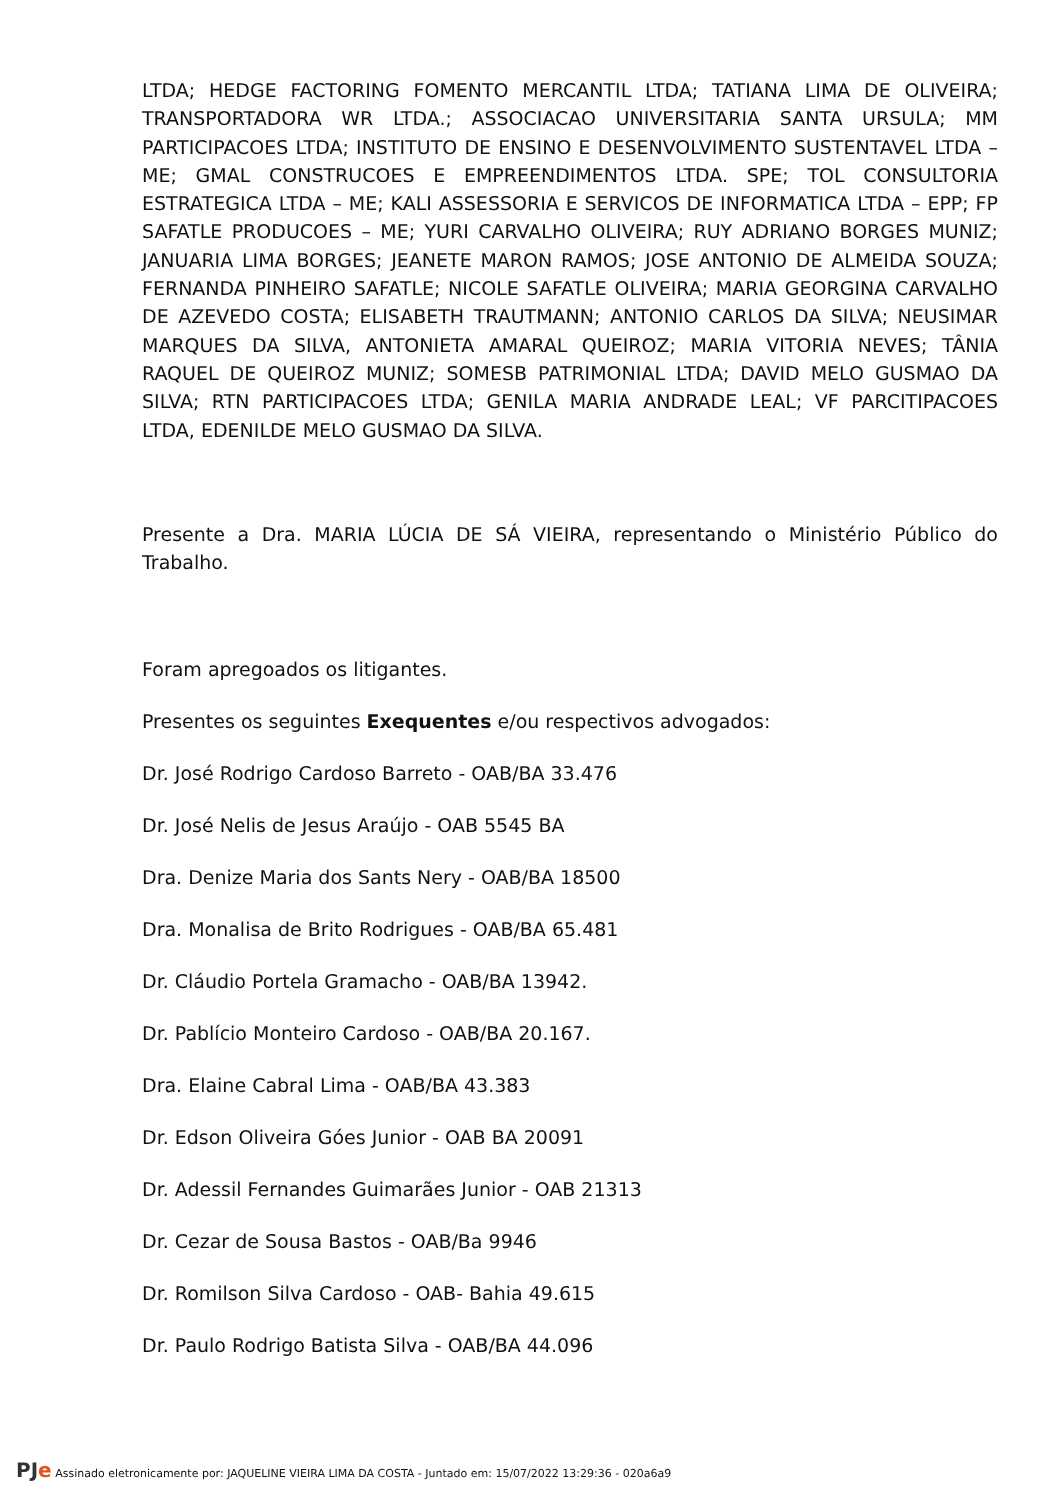LTDA; HEDGE FACTORING FOMENTO MERCANTIL LTDA; TATIANA LIMA DE OLIVEIRA; TRANSPORTADORA WR LTDA.; ASSOCIACAO UNIVERSITARIA SANTA URSULA; MM PARTICIPACOES LTDA; INSTITUTO DE ENSINO E DESENVOLVIMENTO SUSTENTAVEL LTDA – ME; GMAL CONSTRUCOES E EMPREENDIMENTOS LTDA. SPE; TOL CONSULTORIA ESTRATEGICA LTDA – ME; KALI ASSESSORIA E SERVICOS DE INFORMATICA LTDA – EPP; FP SAFATLE PRODUCOES – ME; YURI CARVALHO OLIVEIRA; RUY ADRIANO BORGES MUNIZ; JANUARIA LIMA BORGES; JEANETE MARON RAMOS; JOSE ANTONIO DE ALMEIDA SOUZA; FERNANDA PINHEIRO SAFATLE; NICOLE SAFATLE OLIVEIRA; MARIA GEORGINA CARVALHO DE AZEVEDO COSTA; ELISABETH TRAUTMANN; ANTONIO CARLOS DA SILVA; NEUSIMAR MARQUES DA SILVA, ANTONIETA AMARAL QUEIROZ; MARIA VITORIA NEVES; TÂNIA RAQUEL DE QUEIROZ MUNIZ; SOMESB PATRIMONIAL LTDA; DAVID MELO GUSMAO DA SILVA; RTN PARTICIPACOES LTDA; GENILA MARIA ANDRADE LEAL; VF PARCITIPACOES LTDA, EDENILDE MELO GUSMAO DA SILVA.
Presente a Dra. MARIA LÚCIA DE SÁ VIEIRA, representando o Ministério Público do Trabalho.
Foram apregoados os litigantes.
Presentes os seguintes Exequentes e/ou respectivos advogados:
Dr. José Rodrigo Cardoso Barreto - OAB/BA 33.476
Dr. José Nelis de Jesus Araújo - OAB 5545 BA
Dra. Denize Maria dos Sants Nery - OAB/BA 18500
Dra. Monalisa de Brito Rodrigues - OAB/BA 65.481
Dr. Cláudio Portela Gramacho - OAB/BA 13942.
Dr. Pablício Monteiro Cardoso - OAB/BA 20.167.
Dra. Elaine Cabral Lima - OAB/BA 43.383
Dr. Edson Oliveira Góes Junior - OAB BA 20091
Dr. Adessil Fernandes Guimarães Junior - OAB 21313
Dr. Cezar de Sousa Bastos - OAB/Ba 9946
Dr. Romilson Silva Cardoso - OAB- Bahia 49.615
Dr. Paulo Rodrigo Batista Silva - OAB/BA 44.096
PJe Assinado eletronicamente por: JAQUELINE VIEIRA LIMA DA COSTA - Juntado em: 15/07/2022 13:29:36 - 020a6a9